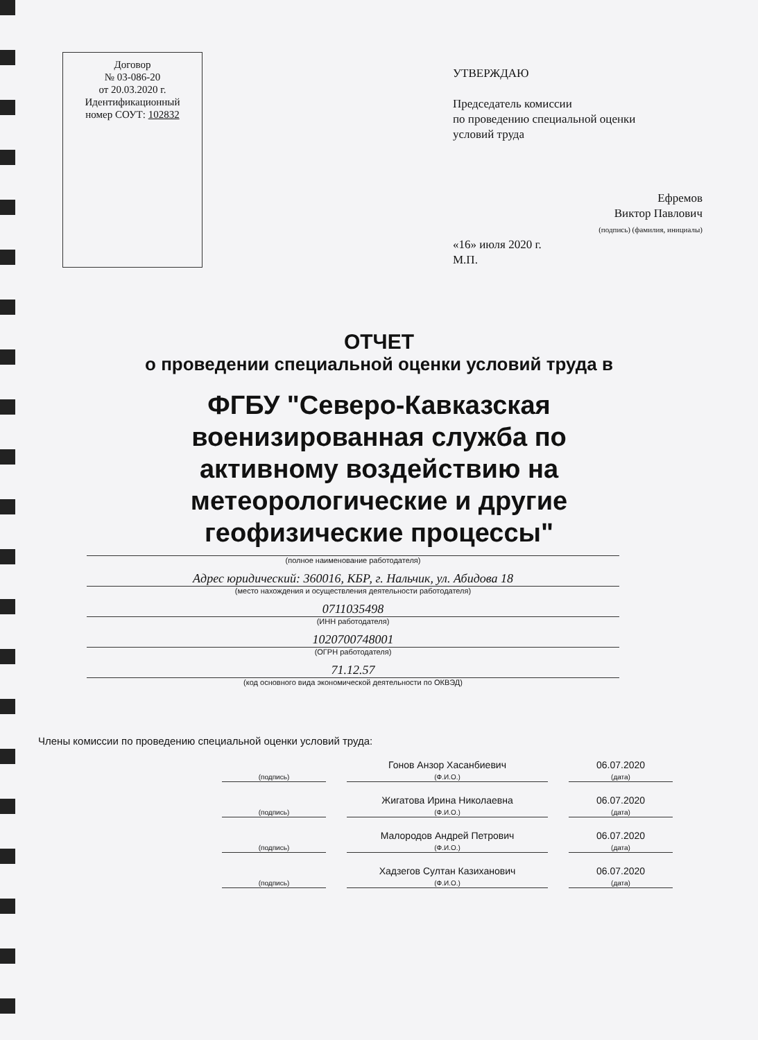Договор
№ 03-086-20
от 20.03.2020 г.
Идентификационный
номер СОУТ: 102832
УТВЕРЖДАЮ
Председатель комиссии
по проведению специальной оценки
условий труда
Ефремов
Виктор Павлович
(подпись) (фамилия, инициалы)
«16» июля 2020 г.
М.П.
ОТЧЕТ
о проведении специальной оценки условий труда в
ФГБУ "Северо-Кавказская военизированная служба по активному воздействию на метеорологические и другие геофизические процессы"
(полное наименование работодателя)
Адрес юридический: 360016, КБР, г. Нальчик, ул. Абидова 18
(место нахождения и осуществления деятельности работодателя)
0711035498
(ИНН работодателя)
1020700748001
(ОГРН работодателя)
71.12.57
(код основного вида экономической деятельности по ОКВЭД)
Члены комиссии по проведению специальной оценки условий труда:
(подпись)
Гонов Анзор Хасанбиевич
(Ф.И.О.)
06.07.2020
(дата)
(подпись)
Жигатова Ирина Николаевна
(Ф.И.О.)
06.07.2020
(дата)
(подпись)
Малородов Андрей Петрович
(Ф.И.О.)
06.07.2020
(дата)
(подпись)
Хадзегов Султан Казиханович
(Ф.И.О.)
06.07.2020
(дата)